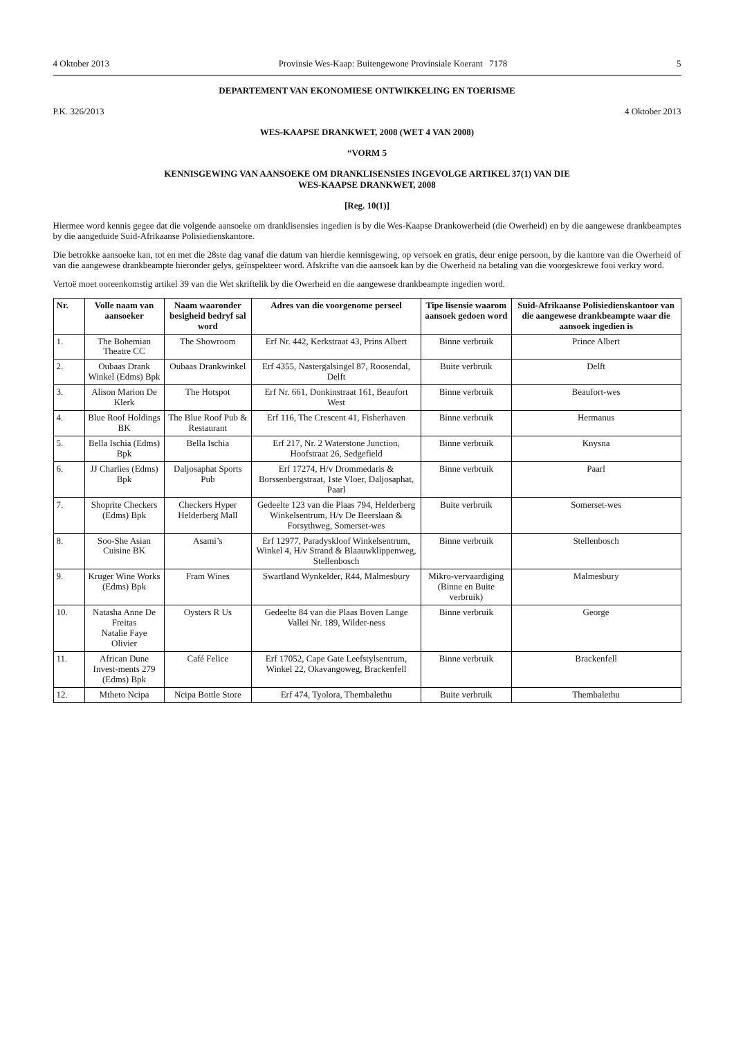4 Oktober 2013 Provinsie Wes-Kaap: Buitengewone Provinsiale Koerant 7178 5
DEPARTEMENT VAN EKONOMIESE ONTWIKKELING EN TOERISME
P.K. 326/2013 4 Oktober 2013
WES-KAAPSE DRANKWET, 2008 (WET 4 VAN 2008)
“VORM 5
KENNISGEWING VAN AANSOEKE OM DRANKLISENSIES INGEVOLGE ARTIKEL 37(1) VAN DIE
WES-KAAPSE DRANKWET, 2008
[Reg. 10(1)]
Hiermee word kennis gegee dat die volgende aansoeke om dranklisensies ingedien is by die Wes-Kaapse Drankowerheid (die Owerheid) en by die aangewese drankbeamptes by die aangeduide Suid-Afrikaanse Polisiedienskantore.
Die betrokke aansoeke kan, tot en met die 28ste dag vanaf die datum van hierdie kennisgewing, op versoek en gratis, deur enige persoon, by die kantore van die Owerheid of van die aangewese drankbeampte hieronder gelys, geïnspekteer word. Afskrifte van die aansoek kan by die Owerheid na betaling van die voorgeskrewe fooi verkry word.
Vertoë moet ooreenkomstig artikel 39 van die Wet skriftelik by die Owerheid en die aangewese drankbeampte ingedien word.
| Nr. | Volle naam van aansoeker | Naam waaronder besigheid bedryf sal word | Adres van die voorgenome perseel | Tipe lisensie waarom aansoek gedoen word | Suid-Afrikaanse Polisiedienskantoor van die aangewese drankbeampte waar die aansoek ingedien is |
| --- | --- | --- | --- | --- | --- |
| 1. | The Bohemian Theatre CC | The Showroom | Erf Nr. 442, Kerkstraat 43, Prins Albert | Binne verbruik | Prince Albert |
| 2. | Oubaas Drank Winkel (Edms) Bpk | Oubaas Drankwinkel | Erf 4355, Nastergalsingel 87, Roosendal, Delft | Buite verbruik | Delft |
| 3. | Alison Marion De Klerk | The Hotspot | Erf Nr. 661, Donkinstraat 161, Beaufort West | Binne verbruik | Beaufort-wes |
| 4. | Blue Roof Holdings BK | The Blue Roof Pub & Restaurant | Erf 116, The Crescent 41, Fisherhaven | Binne verbruik | Hermanus |
| 5. | Bella Ischia (Edms) Bpk | Bella Ischia | Erf 217, Nr. 2 Waterstone Junction, Hoofstraat 26, Sedgefield | Binne verbruik | Knysna |
| 6. | JJ Charlies (Edms) Bpk | Daljosaphat Sports Pub | Erf 17274, H/v Drommedaris & Borssenbergstraat, 1ste Vloer, Daljosaphat, Paarl | Binne verbruik | Paarl |
| 7. | Shoprite Checkers (Edms) Bpk | Checkers Hyper Helderberg Mall | Gedeelte 123 van die Plaas 794, Helderberg Winkelsentrum, H/v De Beerslaan & Forsythweg, Somerset-wes | Buite verbruik | Somerset-wes |
| 8. | Soo-She Asian Cuisine BK | Asami’s | Erf 12977, Paradyskloof Winkelsentrum, Winkel 4, H/v Strand & Blaauwklippenweg, Stellenbosch | Binne verbruik | Stellenbosch |
| 9. | Kruger Wine Works (Edms) Bpk | Fram Wines | Swartland Wynkelder, R44, Malmesbury | Mikro-vervaardiging (Binne en Buite verbruik) | Malmesbury |
| 10. | Natasha Anne De Freitas Natalie Faye Olivier | Oysters R Us | Gedeelte 84 van die Plaas Boven Lange Vallei Nr. 189, Wilder-ness | Binne verbruik | George |
| 11. | African Dune Invest-ments 279 (Edms) Bpk | Café Felice | Erf 17052, Cape Gate Leefstylsentrum, Winkel 22, Okavangoweg, Brackenfell | Binne verbruik | Brackenfell |
| 12. | Mtheto Ncipa | Ncipa Bottle Store | Erf 474, Tyolora, Thembalethu | Buite verbruik | Thembalethu |